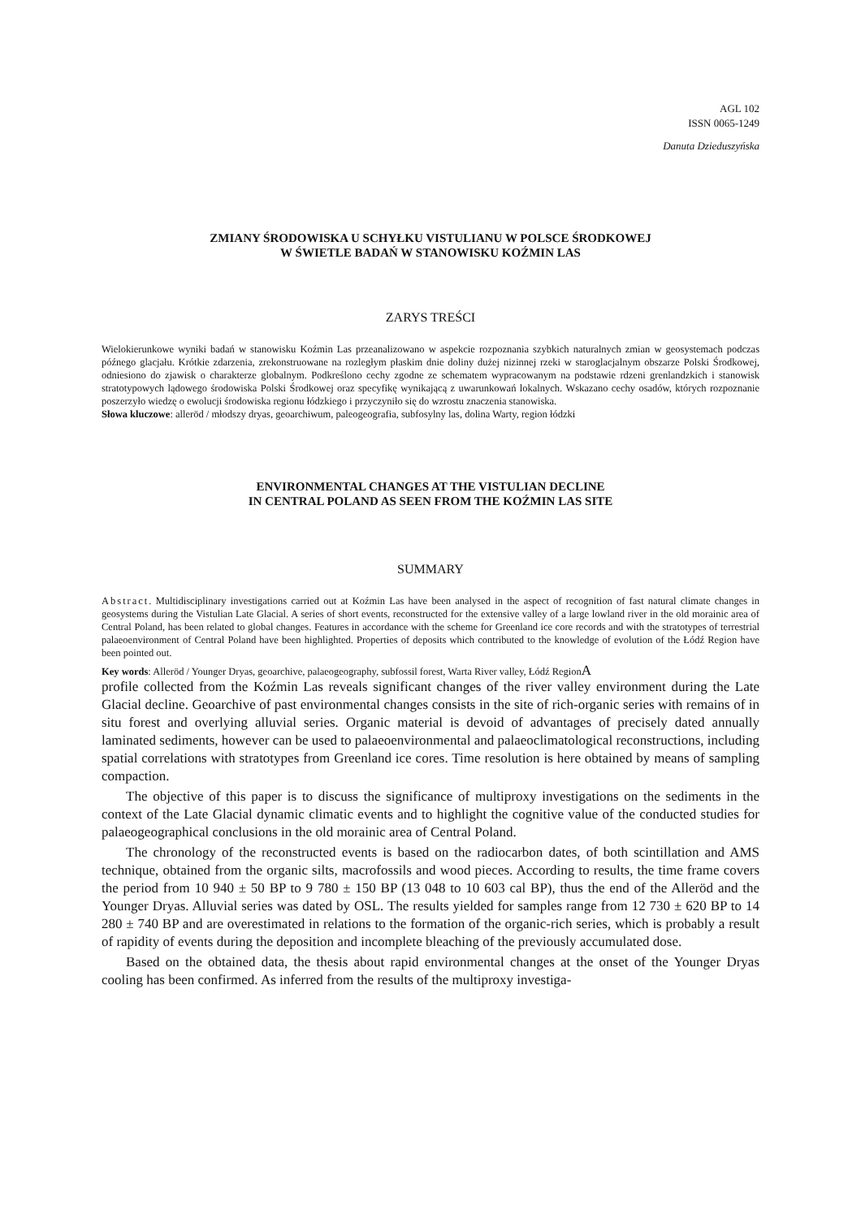AGL 102
ISSN 0065-1249
Danuta Dzieduszyńska
ZMIANY ŚRODOWISKA U SCHYŁKU VISTULIANU W POLSCE ŚRODKOWEJ
W ŚWIETLE BADAŃ W STANOWISKU KOŹMIN LAS
ZARYS TREŚCI
Wielokierunkowe wyniki badań w stanowisku Koźmin Las przeanalizowano w aspekcie rozpoznania szybkich naturalnych zmian w geosystemach podczas późnego glacjału. Krótkie zdarzenia, zrekonstruowane na rozległym płaskim dnie doliny dużej nizinnej rzeki w staroglacjalnym obszarze Polski Środkowej, odniesiono do zjawisk o charakterze globalnym. Podkreślono cechy zgodne ze schematem wypracowanym na podstawie rdzeni grenlandzkich i stanowisk stratotypowych lądowego środowiska Polski Środkowej oraz specyfikę wynikającą z uwarunkowań lokalnych. Wskazano cechy osadów, których rozpoznanie poszerzyło wiedzę o ewolucji środowiska regionu łódzkiego i przyczyniło się do wzrostu znaczenia stanowiska.
Słowa kluczowe: alleröd / młodszy dryas, geoarchiwum, paleogeografia, subfosylny las, dolina Warty, region łódzki
ENVIRONMENTAL CHANGES AT THE VISTULIAN DECLINE
IN CENTRAL POLAND AS SEEN FROM THE KOŹMIN LAS SITE
SUMMARY
Abstract. Multidisciplinary investigations carried out at Koźmin Las have been analysed in the aspect of recognition of fast natural climate changes in geosystems during the Vistulian Late Glacial. A series of short events, reconstructed for the extensive valley of a large lowland river in the old morainic area of Central Poland, has been related to global changes. Features in accordance with the scheme for Greenland ice core records and with the stratotypes of terrestrial palaeoenvironment of Central Poland have been highlighted. Properties of deposits which contributed to the knowledge of evolution of the Łódź Region have been pointed out.
Key words: Alleröd / Younger Dryas, geoarchive, palaeogeography, subfossil forest, Warta River valley, Łódź RegionA
profile collected from the Koźmin Las reveals significant changes of the river valley environment during the Late Glacial decline. Geoarchive of past environmental changes consists in the site of rich-organic series with remains of in situ forest and overlying alluvial series. Organic material is devoid of advantages of precisely dated annually laminated sediments, however can be used to palaeoenvironmental and palaeoclimatological reconstructions, including spatial correlations with stratotypes from Greenland ice cores. Time resolution is here obtained by means of sampling compaction.
The objective of this paper is to discuss the significance of multiproxy investigations on the sediments in the context of the Late Glacial dynamic climatic events and to highlight the cognitive value of the conducted studies for palaeogeographical conclusions in the old morainic area of Central Poland.
The chronology of the reconstructed events is based on the radiocarbon dates, of both scintillation and AMS technique, obtained from the organic silts, macrofossils and wood pieces. According to results, the time frame covers the period from 10 940 ± 50 BP to 9 780 ± 150 BP (13 048 to 10 603 cal BP), thus the end of the Alleröd and the Younger Dryas. Alluvial series was dated by OSL. The results yielded for samples range from 12 730 ± 620 BP to 14 280 ± 740 BP and are overestimated in relations to the formation of the organic-rich series, which is probably a result of rapidity of events during the deposition and incomplete bleaching of the previously accumulated dose.
Based on the obtained data, the thesis about rapid environmental changes at the onset of the Younger Dryas cooling has been confirmed. As inferred from the results of the multiproxy investiga-